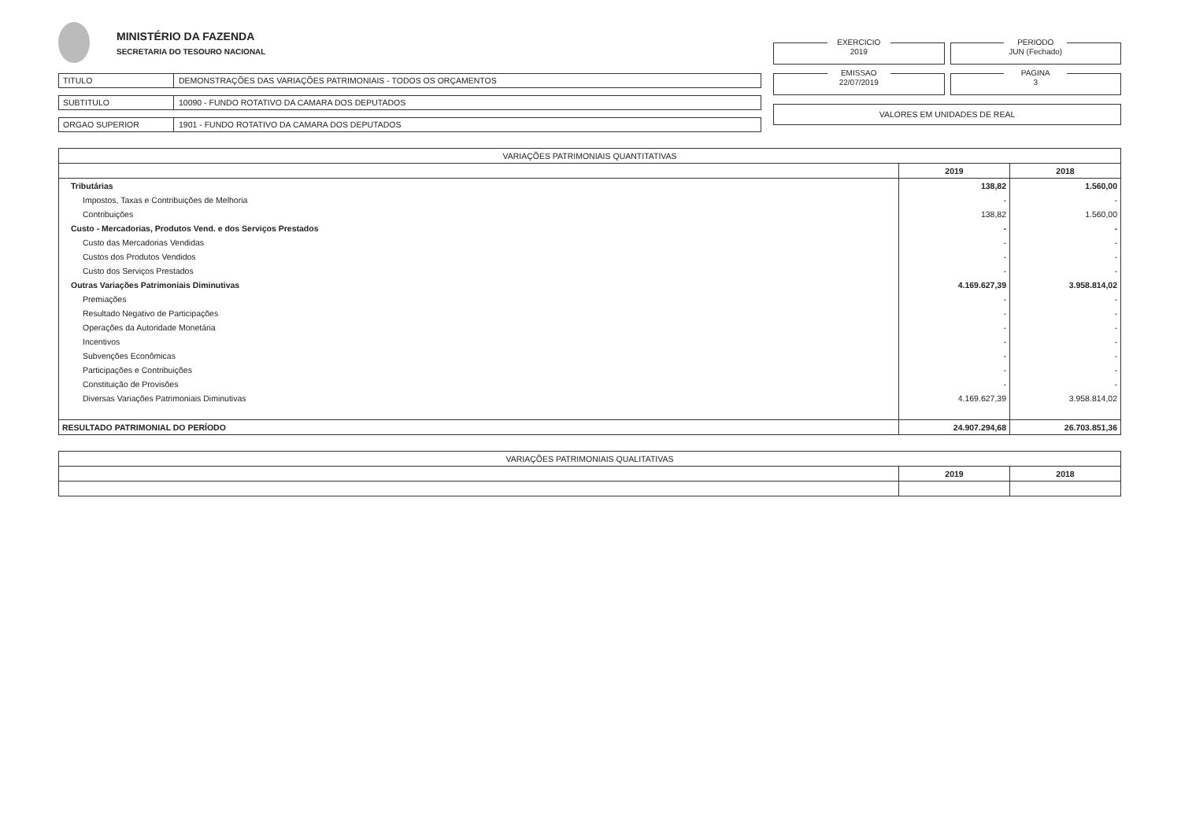MINISTÉRIO DA FAZENDA
SECRETARIA DO TESOURO NACIONAL
TITULO DEMONSTRAÇÕES DAS VARIAÇÕES PATRIMONIAIS - TODOS OS ORÇAMENTOS
SUBTITULO 10090 - FUNDO ROTATIVO DA CAMARA DOS DEPUTADOS
ORGAO SUPERIOR 1901 - FUNDO ROTATIVO DA CAMARA DOS DEPUTADOS
EXERCICIO
2019
PERIODO
JUN (Fechado)
EMISSAO
22/07/2019
PAGINA
3
VALORES EM UNIDADES DE REAL
| VARIAÇÕES PATRIMONIAIS QUANTITATIVAS | | |
| | 2019 | 2018 |
| Tributárias | 138,82 | 1.560,00 |
| Impostos, Taxas e Contribuições de Melhoria | - | - |
| Contribuições | 138,82 | 1.560,00 |
| Custo - Mercadorias, Produtos Vend. e dos Serviços Prestados | - | - |
| Custo das Mercadorias Vendidas | - | - |
| Custos dos Produtos Vendidos | - | - |
| Custo dos Serviços Prestados | - | - |
| Outras Variações Patrimoniais Diminutivas | 4.169.627,39 | 3.958.814,02 |
| Premiações | - | - |
| Resultado Negativo de Participações | - | - |
| Operações da Autoridade Monetária | - | - |
| Incentivos | - | - |
| Subvenções Econômicas | - | - |
| Participações e Contribuições | - | - |
| Constituição de Provisões | - | - |
| Diversas Variações Patrimoniais Diminutivas | 4.169.627,39 | 3.958.814,02 |
| RESULTADO PATRIMONIAL DO PERÍODO | 24.907.294,68 | 26.703.851,36 |
| VARIAÇÕES PATRIMONIAIS QUALITATIVAS | | |
| | 2019 | 2018 |